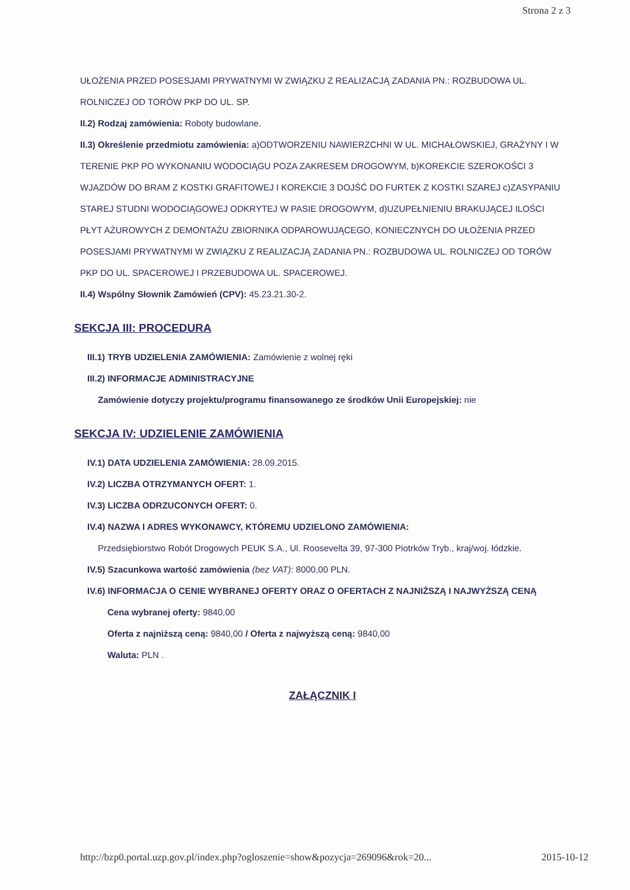Strona 2 z 3
UŁOŻENIA PRZED POSESJAMI PRYWATNYMI W ZWIĄZKU Z REALIZACJĄ ZADANIA PN.: ROZBUDOWA UL. ROLNICZEJ OD TORÓW PKP DO UL. SP.
II.2) Rodzaj zamówienia: Roboty budowlane.
II.3) Określenie przedmiotu zamówienia: a)ODTWORZENIU NAWIERZCHNI W UL. MICHAŁOWSKIEJ, GRAŻYNY I W TERENIE PKP PO WYKONANIU WODOCIĄGU POZA ZAKRESEM DROGOWYM, b)KOREKCIE SZEROKOŚCI 3 WJAZDÓW DO BRAM Z KOSTKI GRAFITOWEJ I KOREKCIE 3 DOJŚĆ DO FURTEK Z KOSTKI SZAREJ c)ZASYPANIU STAREJ STUDNI WODOCIĄGOWEJ ODKRYTEJ W PASIE DROGOWYM, d)UZUPEŁNIENIU BRAKUJĄCEJ ILOŚCI PŁYT AŻUROWYCH Z DEMONTAŻU ZBIORNIKA ODPAROWUJĄCEGO, KONIECZNYCH DO UŁOŻENIA PRZED POSESJAMI PRYWATNYMI W ZWIĄZKU Z REALIZACJĄ ZADANIA PN.: ROZBUDOWA UL. ROLNICZEJ OD TORÓW PKP DO UL. SPACEROWEJ I PRZEBUDOWA UL. SPACEROWEJ.
II.4) Wspólny Słownik Zamówień (CPV): 45.23.21.30-2.
SEKCJA III: PROCEDURA
III.1) TRYB UDZIELENIA ZAMÓWIENIA: Zamówienie z wolnej ręki
III.2) INFORMACJE ADMINISTRACYJNE
Zamówienie dotyczy projektu/programu finansowanego ze środków Unii Europejskiej: nie
SEKCJA IV: UDZIELENIE ZAMÓWIENIA
IV.1) DATA UDZIELENIA ZAMÓWIENIA: 28.09.2015.
IV.2) LICZBA OTRZYMANYCH OFERT: 1.
IV.3) LICZBA ODRZUCONYCH OFERT: 0.
IV.4) NAZWA I ADRES WYKONAWCY, KTÓREMU UDZIELONO ZAMÓWIENIA:
Przedsiębiorstwo Robót Drogowych PEUK S.A., Ul. Roosevelta 39, 97-300 Piotrków Tryb., kraj/woj. łódzkie.
IV.5) Szacunkowa wartość zamówienia (bez VAT): 8000,00 PLN.
IV.6) INFORMACJA O CENIE WYBRANEJ OFERTY ORAZ O OFERTACH Z NAJNIŻSZĄ I NAJWYŻSZĄ CENĄ
Cena wybranej oferty: 9840,00
Oferta z najniższą ceną: 9840,00 / Oferta z najwyższą ceną: 9840,00
Waluta: PLN .
ZAŁĄCZNIK I
http://bzp0.portal.uzp.gov.pl/index.php?ogloszenie=show&pozycja=269096&rok=20... 2015-10-12